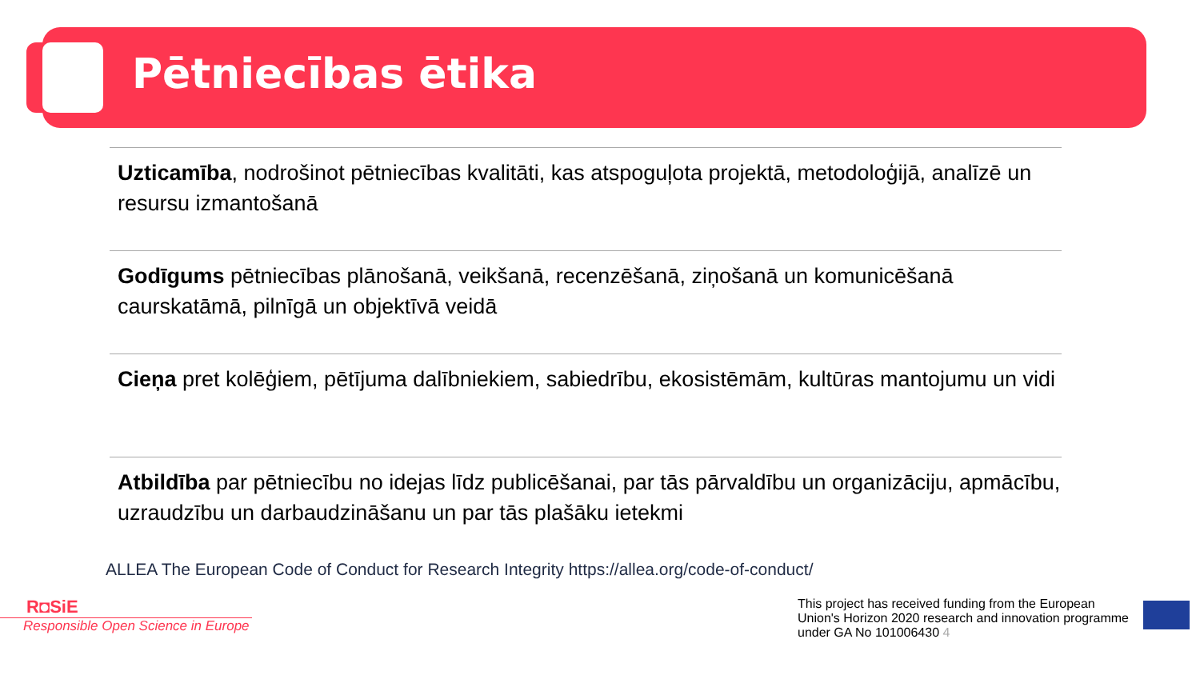Pētniecības ētika
Uzticamība, nodrošinot pētniecības kvalitāti, kas atspoguļota projektā, metodoloģijā, analīzē un resursu izmantošanā
Godīgums pētniecības plānošanā, veikšanā, recenzēšanā, ziņošanā un komunicēšanā caurskatāmā, pilnīgā un objektīvā veidā
Cieņa pret kolēģiem, pētījuma dalībniekiem, sabiedrību, ekosistēmām, kultūras mantojumu un vidi
Atbildība par pētniecību no idejas līdz publicēšanai, par tās pārvaldību un organizāciju, apmācību, uzraudzību un darbaudzināšanu un par tās plašāku ietekmi
ALLEA The European Code of Conduct for Research Integrity https://allea.org/code-of-conduct/
R◘SiE
Responsible Open Science in Europe
This project has received funding from the European Union's Horizon 2020 research and innovation programme under GA No 101006430 4